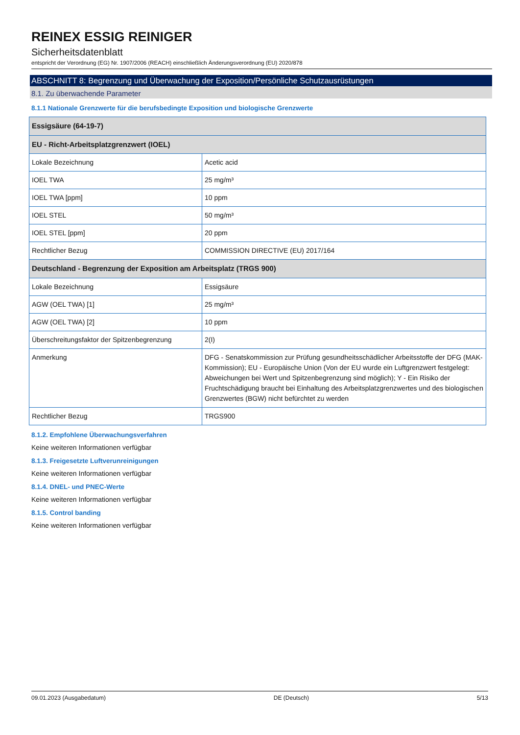REINEX ESSIG REINIGER
Sicherheitsdatenblatt
entspricht der Verordnung (EG) Nr. 1907/2006 (REACH) einschließlich Änderungsverordnung (EU) 2020/878
ABSCHNITT 8: Begrenzung und Überwachung der Exposition/Persönliche Schutzausrüstungen
8.1. Zu überwachende Parameter
8.1.1 Nationale Grenzwerte für die berufsbedingte Exposition und biologische Grenzwerte
| Essigsäure (64-19-7) | |
| EU - Richt-Arbeitsplatzgrenzwert (IOEL) | |
| Lokale Bezeichnung | Acetic acid |
| IOEL TWA | 25 mg/m³ |
| IOEL TWA [ppm] | 10 ppm |
| IOEL STEL | 50 mg/m³ |
| IOEL STEL [ppm] | 20 ppm |
| Rechtlicher Bezug | COMMISSION DIRECTIVE (EU) 2017/164 |
| Deutschland - Begrenzung der Exposition am Arbeitsplatz (TRGS 900) | |
| Lokale Bezeichnung | Essigsäure |
| AGW (OEL TWA) [1] | 25 mg/m³ |
| AGW (OEL TWA) [2] | 10 ppm |
| Überschreitungsfaktor der Spitzenbegrenzung | 2(I) |
| Anmerkung | DFG - Senatskommission zur Prüfung gesundheitsschädlicher Arbeitsstoffe der DFG (MAK-Kommission); EU - Europäische Union (Von der EU wurde ein Luftgrenzwert festgelegt: Abweichungen bei Wert und Spitzenbegrenzung sind möglich); Y - Ein Risiko der Fruchtschädigung braucht bei Einhaltung des Arbeitsplatzgrenzwertes und des biologischen Grenzwertes (BGW) nicht befürchtet zu werden |
| Rechtlicher Bezug | TRGS900 |
8.1.2. Empfohlene Überwachungsverfahren
Keine weiteren Informationen verfügbar
8.1.3. Freigesetzte Luftverunreinigungen
Keine weiteren Informationen verfügbar
8.1.4. DNEL- und PNEC-Werte
Keine weiteren Informationen verfügbar
8.1.5. Control banding
Keine weiteren Informationen verfügbar
09.01.2023 (Ausgabedatum) DE (Deutsch) 5/13